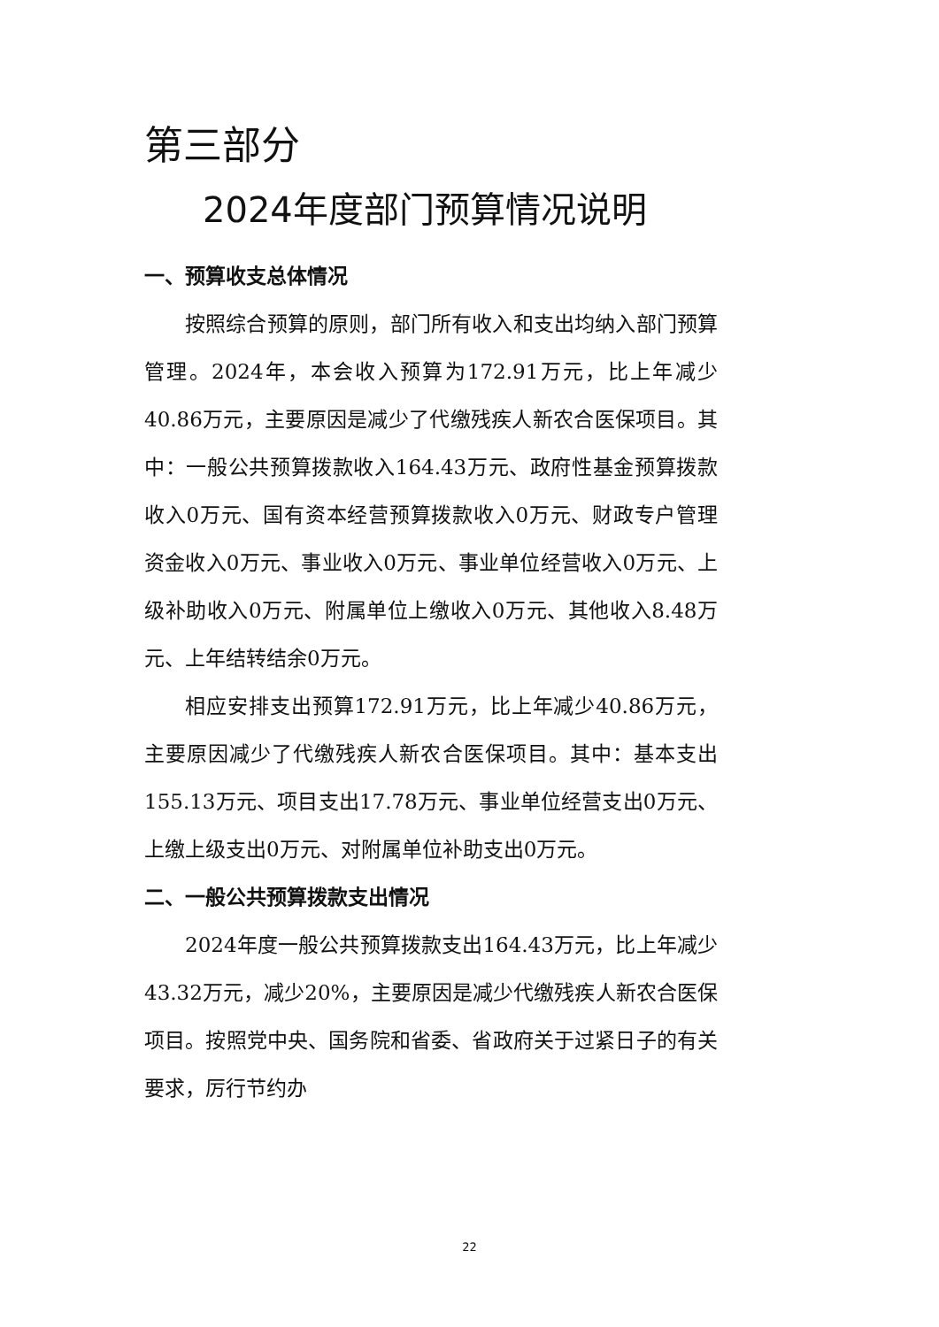第三部分
2024年度部门预算情况说明
一、预算收支总体情况
按照综合预算的原则，部门所有收入和支出均纳入部门预算管理。2024年，本会收入预算为172.91万元，比上年减少40.86万元，主要原因是减少了代缴残疾人新农合医保项目。其中：一般公共预算拨款收入164.43万元、政府性基金预算拨款收入0万元、国有资本经营预算拨款收入0万元、财政专户管理资金收入0万元、事业收入0万元、事业单位经营收入0万元、上级补助收入0万元、附属单位上缴收入0万元、其他收入8.48万元、上年结转结余0万元。
相应安排支出预算172.91万元，比上年减少40.86万元，主要原因减少了代缴残疾人新农合医保项目。其中：基本支出155.13万元、项目支出17.78万元、事业单位经营支出0万元、上缴上级支出0万元、对附属单位补助支出0万元。
二、一般公共预算拨款支出情况
2024年度一般公共预算拨款支出164.43万元，比上年减少43.32万元，减少20%，主要原因是减少代缴残疾人新农合医保项目。按照党中央、国务院和省委、省政府关于过紧日子的有关要求，厉行节约办
22